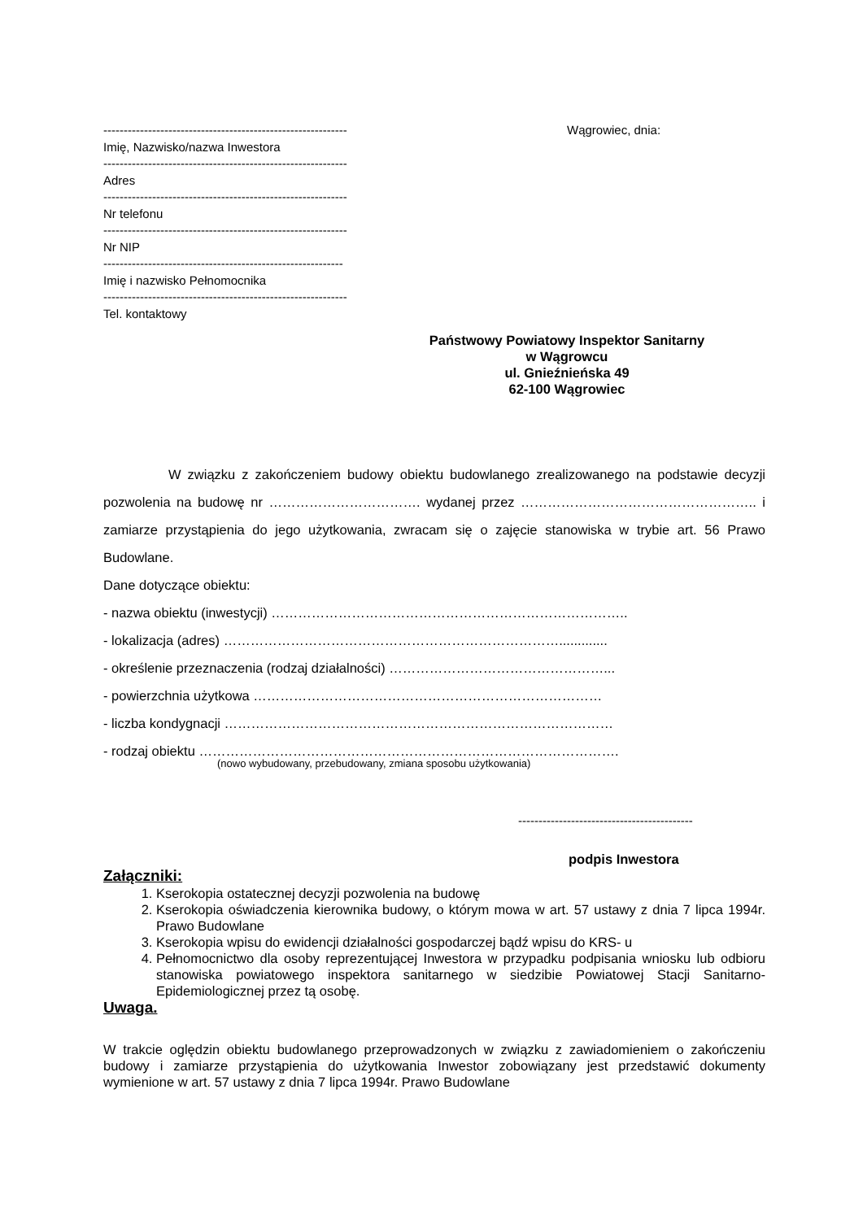------------------------------------------------------------
Imię, Nazwisko/nazwa Inwestora
------------------------------------------------------------
Adres
------------------------------------------------------------
Nr telefonu
------------------------------------------------------------
Nr NIP
-----------------------------------------------------------
Imię i nazwisko Pełnomocnika
------------------------------------------------------------
Tel. kontaktowy
Wągrowiec, dnia:
Państwowy Powiatowy Inspektor Sanitarny
w Wągrowcu
ul. Gnieźnieńska 49
62-100 Wągrowiec
W związku z zakończeniem budowy obiektu budowlanego zrealizowanego na podstawie decyzji pozwolenia na budowę nr ……………………………. wydanej przez …………………………………………….. i zamiarze przystąpienia do jego użytkowania, zwracam się o zajęcie stanowiska w trybie art. 56 Prawo Budowlane.
Dane dotyczące obiektu:
- nazwa obiektu (inwestycji) ……………………………………………………………………..
- lokalizacja (adres) ………………………………………………………………….............
- określenie przeznaczenia (rodzaj działalności) …………………………………………...
- powierzchnia użytkowa ……………………………………………………………………
- liczba kondygnacji ……………………………………………………………………………
- rodzaj obiektu ………………………………………………………………………………….
(nowo wybudowany, przebudowany, zmiana sposobu użytkowania)
-------------------------------------------
podpis Inwestora
Załączniki:
1. Kserokopia ostatecznej decyzji pozwolenia na budowę
2. Kserokopia oświadczenia kierownika budowy, o którym mowa w art. 57 ustawy z dnia 7 lipca 1994r. Prawo Budowlane
3. Kserokopia wpisu do ewidencji działalności gospodarczej bądź wpisu do KRS- u
4. Pełnomocnictwo dla osoby reprezentującej Inwestora w przypadku podpisania wniosku lub odbioru stanowiska powiatowego inspektora sanitarnego w siedzibie Powiatowej Stacji Sanitarno-Epidemiologicznej przez tą osobę.
Uwaga.
W trakcie oględzin obiektu budowlanego przeprowadzonych w związku z zawiadomieniem o zakończeniu budowy i zamiarze przystąpienia do użytkowania Inwestor zobowiązany jest przedstawić dokumenty wymienione w art. 57 ustawy z dnia 7 lipca 1994r. Prawo Budowlane